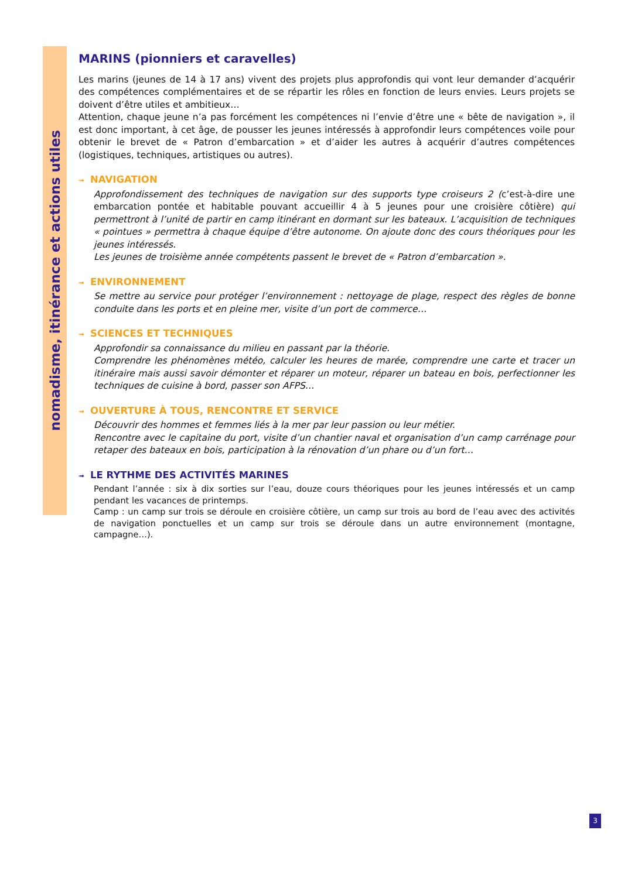nomadisme, itinérance et actions utiles
MARINS (pionniers et caravelles)
Les marins (jeunes de 14 à 17 ans) vivent des projets plus approfondis qui vont leur demander d’acquérir des compétences complémentaires et de se répartir les rôles en fonction de leurs envies. Leurs projets se doivent d’être utiles et ambitieux…
Attention, chaque jeune n’a pas forcément les compétences ni l’envie d’être une « bête de navigation », il est donc important, à cet âge, de pousser les jeunes intéressés à approfondir leurs compétences voile pour obtenir le brevet de « Patron d’embarcation » et d’aider les autres à acquérir d’autres compétences (logistiques, techniques, artistiques ou autres).
➟ NAVIGATION
Approfondissement des techniques de navigation sur des supports type croiseurs 2 (c’est-à-dire une embarcation pontée et habitable pouvant accueillir 4 à 5 jeunes pour une croisière côtière) qui permettront à l’unité de partir en camp itinérant en dormant sur les bateaux. L’acquisition de techniques « pointues » permettra à chaque équipe d’être autonome. On ajoute donc des cours théoriques pour les jeunes intéressés.
Les jeunes de troisième année compétents passent le brevet de « Patron d’embarcation ».
➟ ENVIRONNEMENT
Se mettre au service pour protéger l’environnement : nettoyage de plage, respect des règles de bonne conduite dans les ports et en pleine mer, visite d’un port de commerce…
➟ SCIENCES ET TECHNIQUES
Approfondir sa connaissance du milieu en passant par la théorie.
Comprendre les phénomènes météo, calculer les heures de marée, comprendre une carte et tracer un itinéraire mais aussi savoir démonter et réparer un moteur, réparer un bateau en bois, perfectionner les techniques de cuisine à bord, passer son AFPS…
➟ OUVERTURE À TOUS, RENCONTRE ET SERVICE
Découvrir des hommes et femmes liés à la mer par leur passion ou leur métier.
Rencontre avec le capitaine du port, visite d’un chantier naval et organisation d’un camp carrénage pour retaper des bateaux en bois, participation à la rénovation d’un phare ou d’un fort…
➟ LE RYTHME DES ACTIVITÉS MARINES
Pendant l’année : six à dix sorties sur l’eau, douze cours théoriques pour les jeunes intéressés et un camp pendant les vacances de printemps.
Camp : un camp sur trois se déroule en croisière côtière, un camp sur trois au bord de l’eau avec des activités de navigation ponctuelles et un camp sur trois se déroule dans un autre environnement (montagne, campagne…).
3